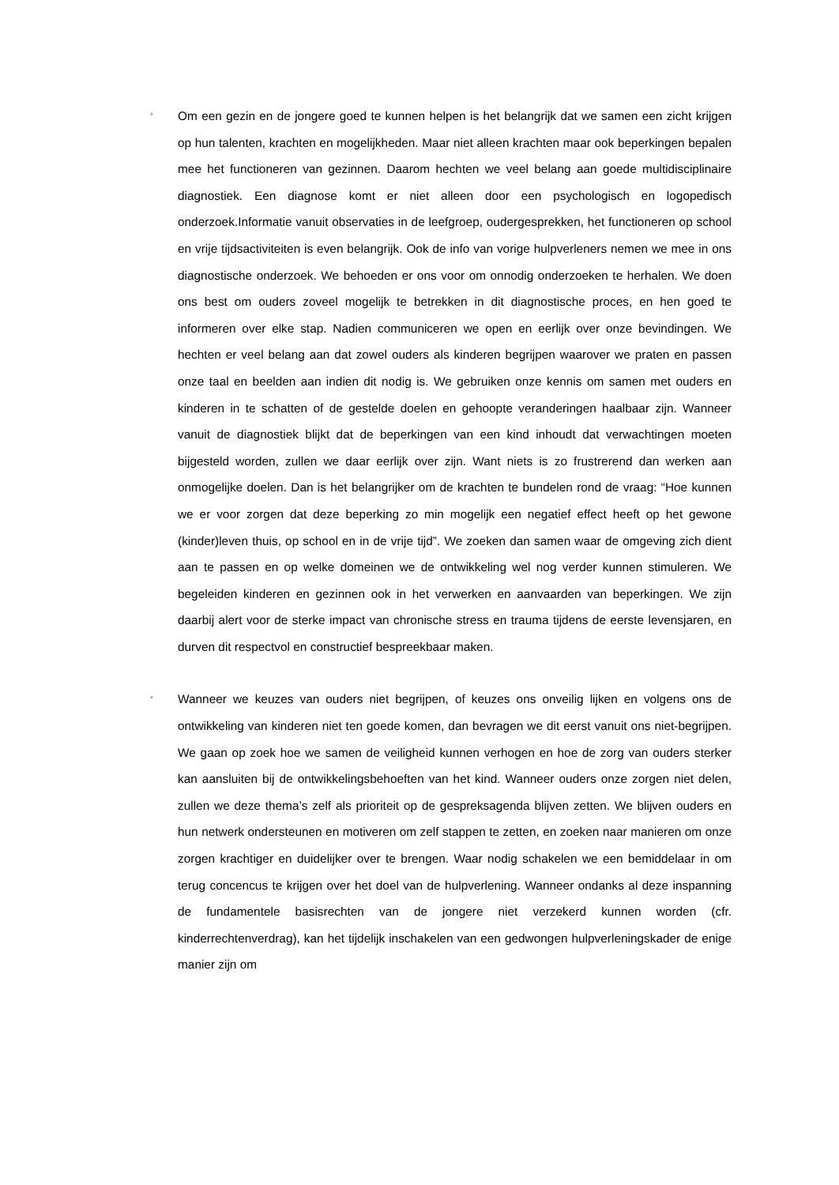◦
Om een gezin en de jongere goed te kunnen helpen is het belangrijk dat we samen een zicht krijgen op hun talenten, krachten en mogelijkheden. Maar niet alleen krachten maar ook beperkingen bepalen mee het functioneren van gezinnen. Daarom hechten we veel belang aan goede multidisciplinaire diagnostiek. Een diagnose komt er niet alleen door een psychologisch en logopedisch onderzoek.Informatie vanuit observaties in de leefgroep, oudergesprekken, het functioneren op school en vrije tijdsactiviteiten is even belangrijk. Ook de info van vorige hulpverleners nemen we mee in ons diagnostische onderzoek. We behoeden er ons voor om onnodig onderzoeken te herhalen. We doen ons best om ouders zoveel mogelijk te betrekken in dit diagnostische proces, en hen goed te informeren over elke stap. Nadien communiceren we open en eerlijk over onze bevindingen. We hechten er veel belang aan dat zowel ouders als kinderen begrijpen waarover we praten en passen onze taal en beelden aan indien dit nodig is. We gebruiken onze kennis om samen met ouders en kinderen in te schatten of de gestelde doelen en gehoopte veranderingen haalbaar zijn. Wanneer vanuit de diagnostiek blijkt dat de beperkingen van een kind inhoudt dat verwachtingen moeten bijgesteld worden, zullen we daar eerlijk over zijn. Want niets is zo frustrerend dan werken aan onmogelijke doelen. Dan is het belangrijker om de krachten te bundelen rond de vraag: “Hoe kunnen we er voor zorgen dat deze beperking zo min mogelijk een negatief effect heeft op het gewone (kinder)leven thuis, op school en in de vrije tijd”. We zoeken dan samen waar de omgeving zich dient aan te passen en op welke domeinen we de ontwikkeling wel nog verder kunnen stimuleren. We begeleiden kinderen en gezinnen ook in het verwerken en aanvaarden van beperkingen. We zijn daarbij alert voor de sterke impact van chronische stress en trauma tijdens de eerste levensjaren, en durven dit respectvol en constructief bespreekbaar maken.
◦
Wanneer we keuzes van ouders niet begrijpen, of keuzes ons onveilig lijken en volgens ons de ontwikkeling van kinderen niet ten goede komen, dan bevragen we dit eerst vanuit ons niet-begrijpen. We gaan op zoek hoe we samen de veiligheid kunnen verhogen en hoe de zorg van ouders sterker kan aansluiten bij de ontwikkelingsbehoeften van het kind. Wanneer ouders onze zorgen niet delen, zullen we deze thema’s zelf als prioriteit op de gespreksagenda blijven zetten. We blijven ouders en hun netwerk ondersteunen en motiveren om zelf stappen te zetten, en zoeken naar manieren om onze zorgen krachtiger en duidelijker over te brengen. Waar nodig schakelen we een bemiddelaar in om terug concencus te krijgen over het doel van de hulpverlening. Wanneer ondanks al deze inspanning de fundamentele basisrechten van de jongere niet verzekerd kunnen worden (cfr. kinderrechtenverdrag), kan het tijdelijk inschakelen van een gedwongen hulpverleningskader de enige manier zijn om